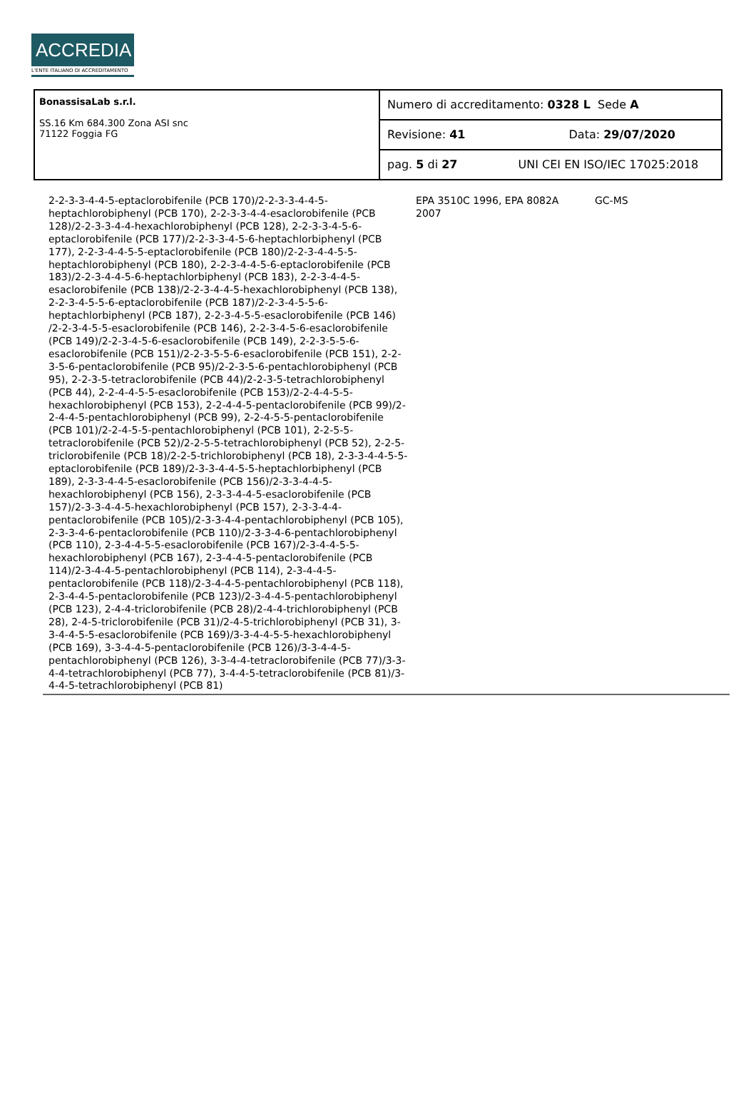ACCREDIA
L'ENTE ITALIANO DI ACCREDITAMENTO
| BonassisaLab s.r.l. SS.16 Km 684.300 Zona ASI snc 71122 Foggia FG | Numero di accreditamento: 0328 L Sede A |
| | Revisione: 41 Data: 29/07/2020 |
| | pag. 5 di 27 UNI CEI EN ISO/IEC 17025:2018 |
| 2-2-3-3-4-4-5-eptaclorobifenile (PCB 170)/2-2-3-3-4-4-5-heptachlorobiphenyl (PCB 170), 2-2-3-3-4-4-esaclorobifenile (PCB 128)/2-2-3-3-4-4-hexachlorobiphenyl (PCB 128), 2-2-3-3-4-5-6-eptaclorobifenile (PCB 177)/2-2-3-3-4-5-6-heptachlorbiphenyl (PCB 177), 2-2-3-4-4-5-5-eptaclorobifenile (PCB 180)/2-2-3-4-4-5-5-heptachlorobiphenyl (PCB 180), 2-2-3-4-4-5-6-eptaclorobifenile (PCB 183)/2-2-3-4-4-5-6-heptachlorbiphenyl (PCB 183), 2-2-3-4-4-5-esaclorobifenile (PCB 138)/2-2-3-4-4-5-hexachlorobiphenyl (PCB 138), 2-2-3-4-5-5-6-eptaclorobifenile (PCB 187)/2-2-3-4-5-5-6-heptachlorbiphenyl (PCB 187), 2-2-3-4-5-5-esaclorobifenile (PCB 146) /2-2-3-4-5-5-esaclorobifenile (PCB 146), 2-2-3-4-5-6-esaclorobifenile (PCB 149)/2-2-3-4-5-6-esaclorobifenile (PCB 149), 2-2-3-5-5-6-esaclorobifenile (PCB 151)/2-2-3-5-5-6-esaclorobifenile (PCB 151), 2-2-3-5-6-pentaclorobifenile (PCB 95)/2-2-3-5-6-pentachlorobiphenyl (PCB 95), 2-2-3-5-tetraclorobifenile (PCB 44)/2-2-3-5-tetrachlorobiphenyl (PCB 44), 2-2-4-4-5-5-esaclorobifenile (PCB 153)/2-2-4-4-5-5-hexachlorobiphenyl (PCB 153), 2-2-4-4-5-pentaclorobifenile (PCB 99)/2-2-4-4-5-pentachlorobiphenyl (PCB 99), 2-2-4-5-5-pentaclorobifenile (PCB 101)/2-2-4-5-5-pentachlorobiphenyl (PCB 101), 2-2-5-5-tetraclorobifenile (PCB 52)/2-2-5-5-tetrachlorobiphenyl (PCB 52), 2-2-5-triclorobifenile (PCB 18)/2-2-5-trichlorobiphenyl (PCB 18), 2-3-3-4-4-5-5-eptaclorobifenile (PCB 189)/2-3-3-4-4-5-5-heptachlorbiphenyl (PCB 189), 2-3-3-4-4-5-esaclorobifenile (PCB 156)/2-3-3-4-4-5-hexachlorobiphenyl (PCB 156), 2-3-3-4-4-5-esaclorobifenile (PCB 157)/2-3-3-4-4-5-hexachlorobiphenyl (PCB 157), 2-3-3-4-4-pentaclorobifenile (PCB 105)/2-3-3-4-4-pentachlorobiphenyl (PCB 105), 2-3-3-4-6-pentaclorobifenile (PCB 110)/2-3-3-4-6-pentachlorobiphenyl (PCB 110), 2-3-4-4-5-5-esaclorobifenile (PCB 167)/2-3-4-4-5-5-hexachlorobiphenyl (PCB 167), 2-3-4-4-5-pentaclorobifenile (PCB 114)/2-3-4-4-5-pentachlorobiphenyl (PCB 114), 2-3-4-4-5-pentaclorobifenile (PCB 118)/2-3-4-4-5-pentachlorobiphenyl (PCB 118), 2-3-4-4-5-pentaclorobifenile (PCB 123)/2-3-4-4-5-pentachlorobiphenyl (PCB 123), 2-4-4-triclorobifenile (PCB 28)/2-4-4-trichlorobiphenyl (PCB 28), 2-4-5-triclorobifenile (PCB 31)/2-4-5-trichlorobiphenyl (PCB 31), 3-3-4-4-5-5-esaclorobifenile (PCB 169)/3-3-4-4-5-5-hexachlorobiphenyl (PCB 169), 3-3-4-4-5-pentaclorobifenile (PCB 126)/3-3-4-4-5-pentachlorobiphenyl (PCB 126), 3-3-4-4-tetraclorobifenile (PCB 77)/3-3-4-4-tetrachlorobiphenyl (PCB 77), 3-4-4-5-tetraclorobifenile (PCB 81)/3-4-4-5-tetrachlorobiphenyl (PCB 81) | EPA 3510C 1996, EPA 8082A 2007 | GC-MS | |